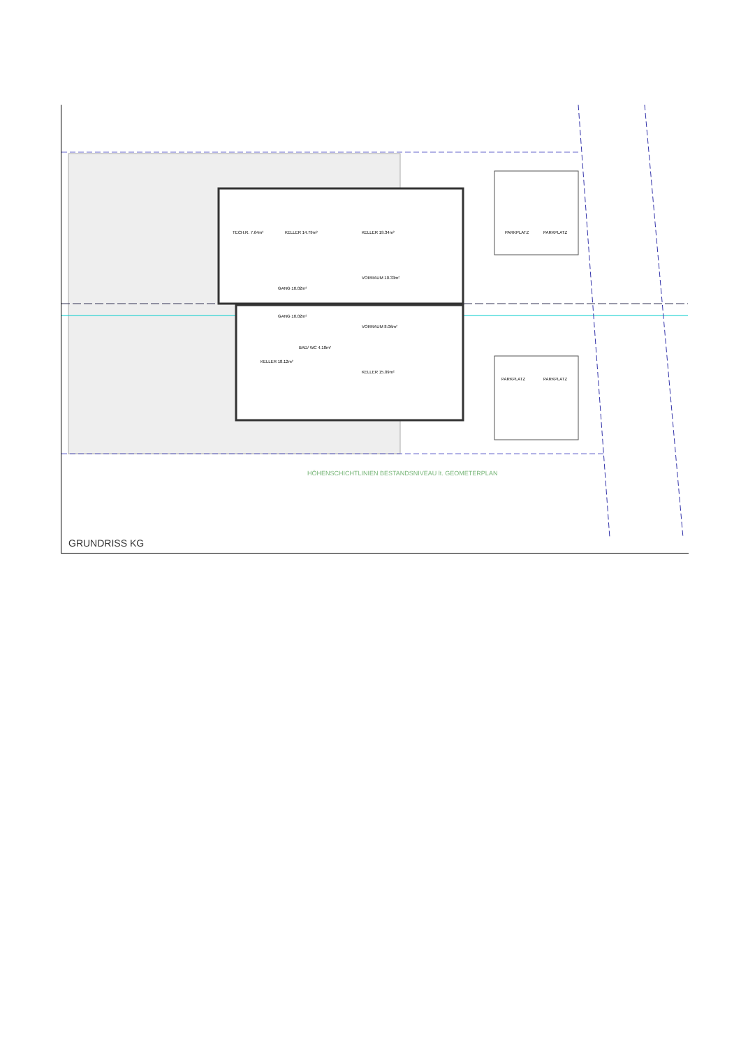TECH.R. 7.64m²
KELLER 14.79m²
KELLER 19.34m²
GANG 10.02m²
VORRAUM 10.33m²
GANG 10.02m²
VORRAUM 8.06m²
BAD/ WC 4.18m²
KELLER 18.12m²
KELLER 15.09m²
PARKPLATZ
PARKPLATZ
PARKPLATZ
PARKPLATZ
HÖHENSCHICHTLINIEN BESTANDSNIVEAU lt. GEOMETERPLAN
GRUNDRISS KG